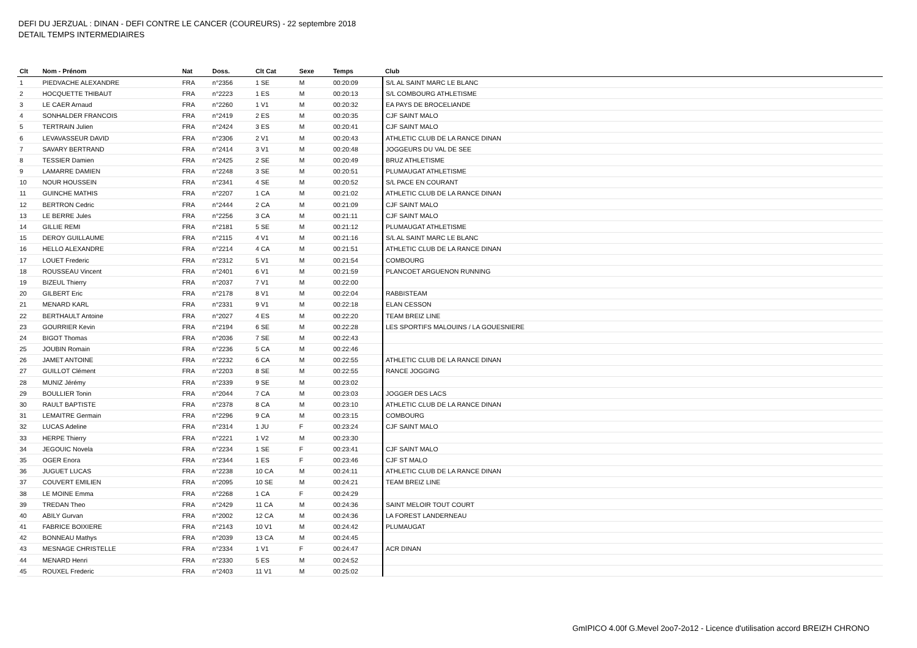DEFI DU JERZUAL : DINAN - DEFI CONTRE LE CANCER (COUREURS) - 22 septembre 2018
DETAIL TEMPS INTERMEDIAIRES
| Clt | Nom - Prénom | Nat | Doss. | Clt Cat | Sexe | Temps | Club |
| --- | --- | --- | --- | --- | --- | --- | --- |
| 1 | PIEDVACHE ALEXANDRE | FRA | n°2356 | 1 SE | M | 00:20:09 | S/L AL SAINT MARC LE BLANC |
| 2 | HOCQUETTE THIBAUT | FRA | n°2223 | 1 ES | M | 00:20:13 | S/L COMBOURG ATHLETISME |
| 3 | LE CAER Arnaud | FRA | n°2260 | 1 V1 | M | 00:20:32 | EA PAYS DE BROCELIANDE |
| 4 | SONHALDER FRANCOIS | FRA | n°2419 | 2 ES | M | 00:20:35 | CJF SAINT MALO |
| 5 | TERTRAIN Julien | FRA | n°2424 | 3 ES | M | 00:20:41 | CJF SAINT MALO |
| 6 | LEVAVASSEUR DAVID | FRA | n°2306 | 2 V1 | M | 00:20:43 | ATHLETIC CLUB DE LA RANCE DINAN |
| 7 | SAVARY BERTRAND | FRA | n°2414 | 3 V1 | M | 00:20:48 | JOGGEURS DU VAL DE SEE |
| 8 | TESSIER Damien | FRA | n°2425 | 2 SE | M | 00:20:49 | BRUZ ATHLETISME |
| 9 | LAMARRE DAMIEN | FRA | n°2248 | 3 SE | M | 00:20:51 | PLUMAUGAT ATHLETISME |
| 10 | NOUR HOUSSEIN | FRA | n°2341 | 4 SE | M | 00:20:52 | S/L PACE EN COURANT |
| 11 | GUINCHE MATHIS | FRA | n°2207 | 1 CA | M | 00:21:02 | ATHLETIC CLUB DE LA RANCE DINAN |
| 12 | BERTRON Cedric | FRA | n°2444 | 2 CA | M | 00:21:09 | CJF SAINT MALO |
| 13 | LE BERRE Jules | FRA | n°2256 | 3 CA | M | 00:21:11 | CJF SAINT MALO |
| 14 | GILLIE REMI | FRA | n°2181 | 5 SE | M | 00:21:12 | PLUMAUGAT ATHLETISME |
| 15 | DEROY GUILLAUME | FRA | n°2115 | 4 V1 | M | 00:21:16 | S/L AL SAINT MARC LE BLANC |
| 16 | HELLO ALEXANDRE | FRA | n°2214 | 4 CA | M | 00:21:51 | ATHLETIC CLUB DE LA RANCE DINAN |
| 17 | LOUET Frederic | FRA | n°2312 | 5 V1 | M | 00:21:54 | COMBOURG |
| 18 | ROUSSEAU Vincent | FRA | n°2401 | 6 V1 | M | 00:21:59 | PLANCOET ARGUENON RUNNING |
| 19 | BIZEUL Thierry | FRA | n°2037 | 7 V1 | M | 00:22:00 | |
| 20 | GILBERT Eric | FRA | n°2178 | 8 V1 | M | 00:22:04 | RABBISTEAM |
| 21 | MENARD KARL | FRA | n°2331 | 9 V1 | M | 00:22:18 | ELAN CESSON |
| 22 | BERTHAULT Antoine | FRA | n°2027 | 4 ES | M | 00:22:20 | TEAM BREIZ LINE |
| 23 | GOURRIER Kevin | FRA | n°2194 | 6 SE | M | 00:22:28 | LES SPORTIFS MALOUINS / LA GOUESNIERE |
| 24 | BIGOT Thomas | FRA | n°2036 | 7 SE | M | 00:22:43 | |
| 25 | JOUBIN Romain | FRA | n°2236 | 5 CA | M | 00:22:46 | |
| 26 | JAMET ANTOINE | FRA | n°2232 | 6 CA | M | 00:22:55 | ATHLETIC CLUB DE LA RANCE DINAN |
| 27 | GUILLOT Clément | FRA | n°2203 | 8 SE | M | 00:22:55 | RANCE JOGGING |
| 28 | MUNIZ Jérémy | FRA | n°2339 | 9 SE | M | 00:23:02 | |
| 29 | BOULLIER Tonin | FRA | n°2044 | 7 CA | M | 00:23:03 | JOGGER DES LACS |
| 30 | RAULT BAPTISTE | FRA | n°2378 | 8 CA | M | 00:23:10 | ATHLETIC CLUB DE LA RANCE DINAN |
| 31 | LEMAITRE Germain | FRA | n°2296 | 9 CA | M | 00:23:15 | COMBOURG |
| 32 | LUCAS Adeline | FRA | n°2314 | 1 JU | F | 00:23:24 | CJF SAINT MALO |
| 33 | HERPE Thierry | FRA | n°2221 | 1 V2 | M | 00:23:30 | |
| 34 | JEGOUIC Novela | FRA | n°2234 | 1 SE | F | 00:23:41 | CJF SAINT MALO |
| 35 | OGER Enora | FRA | n°2344 | 1 ES | F | 00:23:46 | CJF ST MALO |
| 36 | JUGUET LUCAS | FRA | n°2238 | 10 CA | M | 00:24:11 | ATHLETIC CLUB DE LA RANCE DINAN |
| 37 | COUVERT EMILIEN | FRA | n°2095 | 10 SE | M | 00:24:21 | TEAM BREIZ LINE |
| 38 | LE MOINE Emma | FRA | n°2268 | 1 CA | F | 00:24:29 | |
| 39 | TREDAN Theo | FRA | n°2429 | 11 CA | M | 00:24:36 | SAINT MELOIR TOUT COURT |
| 40 | ABILY Gurvan | FRA | n°2002 | 12 CA | M | 00:24:36 | LA FOREST LANDERNEAU |
| 41 | FABRICE BOIXIERE | FRA | n°2143 | 10 V1 | M | 00:24:42 | PLUMAUGAT |
| 42 | BONNEAU Mathys | FRA | n°2039 | 13 CA | M | 00:24:45 | |
| 43 | MESNAGE CHRISTELLE | FRA | n°2334 | 1 V1 | F | 00:24:47 | ACR DINAN |
| 44 | MENARD Henri | FRA | n°2330 | 5 ES | M | 00:24:52 | |
| 45 | ROUXEL Frederic | FRA | n°2403 | 11 V1 | M | 00:25:02 | |
GmIPICO 4.00f G.Mevel 2oo7-2o12 - Licence d'utilisation accord BREIZH CHRONO